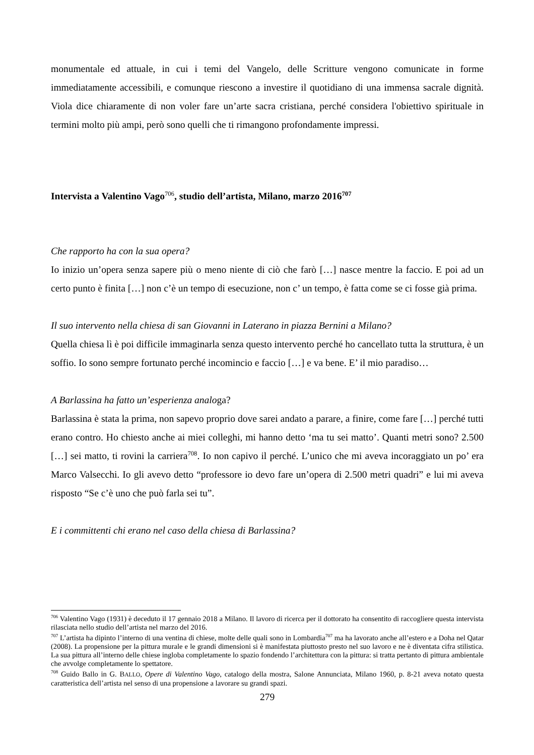monumentale ed attuale, in cui i temi del Vangelo, delle Scritture vengono comunicate in forme immediatamente accessibili, e comunque riescono a investire il quotidiano di una immensa sacrale dignità. Viola dice chiaramente di non voler fare un’arte sacra cristiana, perché considera l'obiettivo spirituale in termini molto più ampi, però sono quelli che ti rimangono profondamente impressi.
Intervista a Valentino Vago<sup>706</sup>, studio dell’artista, Milano, marzo 2016<sup>707</sup>
Che rapporto ha con la sua opera?
Io inizio un’opera senza sapere più o meno niente di ciò che farò […] nasce mentre la faccio. E poi ad un certo punto è finita […] non c’è un tempo di esecuzione, non c’ un tempo, è fatta come se ci fosse già prima.
Il suo intervento nella chiesa di san Giovanni in Laterano in piazza Bernini a Milano?
Quella chiesa lì è poi difficile immaginarla senza questo intervento perché ho cancellato tutta la struttura, è un soffio. Io sono sempre fortunato perché incomincio e faccio […] e va bene. E’ il mio paradiso…
A Barlassina ha fatto un’esperienza analoga?
Barlassina è stata la prima, non sapevo proprio dove sarei andato a parare, a finire, come fare […] perché tutti erano contro. Ho chiesto anche ai miei colleghi, mi hanno detto ‘ma tu sei matto’. Quanti metri sono? 2.500 […] sei matto, ti rovini la carriera<sup>708</sup>. Io non capivo il perché. L’unico che mi aveva incoraggiato un po’ era Marco Valsecchi. Io gli avevo detto “professore io devo fare un’opera di 2.500 metri quadri” e lui mi aveva risposto “Se c’è uno che può farla sei tu”.
E i committenti chi erano nel caso della chiesa di Barlassina?
<sup>706</sup> Valentino Vago (1931) è deceduto il 17 gennaio 2018 a Milano. Il lavoro di ricerca per il dottorato ha consentito di raccogliere questa intervista rilasciata nello studio dell’artista nel marzo del 2016.
<sup>707</sup> L’artista ha dipinto l’interno di una ventina di chiese, molte delle quali sono in Lombardia<sup>707</sup> ma ha lavorato anche all’estero e a Doha nel Qatar (2008). La propensione per la pittura murale e le grandi dimensioni si è manifestata piuttosto presto nel suo lavoro e ne è diventata cifra stilistica. La sua pittura all’interno delle chiese ingloba completamente lo spazio fondendo l’architettura con la pittura: si tratta pertanto di pittura ambientale che avvolge completamente lo spettatore.
<sup>708</sup> Guido Ballo in G. BALLO, Opere di Valentino Vago, catalogo della mostra, Salone Annunciata, Milano 1960, p. 8-21 aveva notato questa caratteristica dell’artista nel senso di una propensione a lavorare su grandi spazi.
279